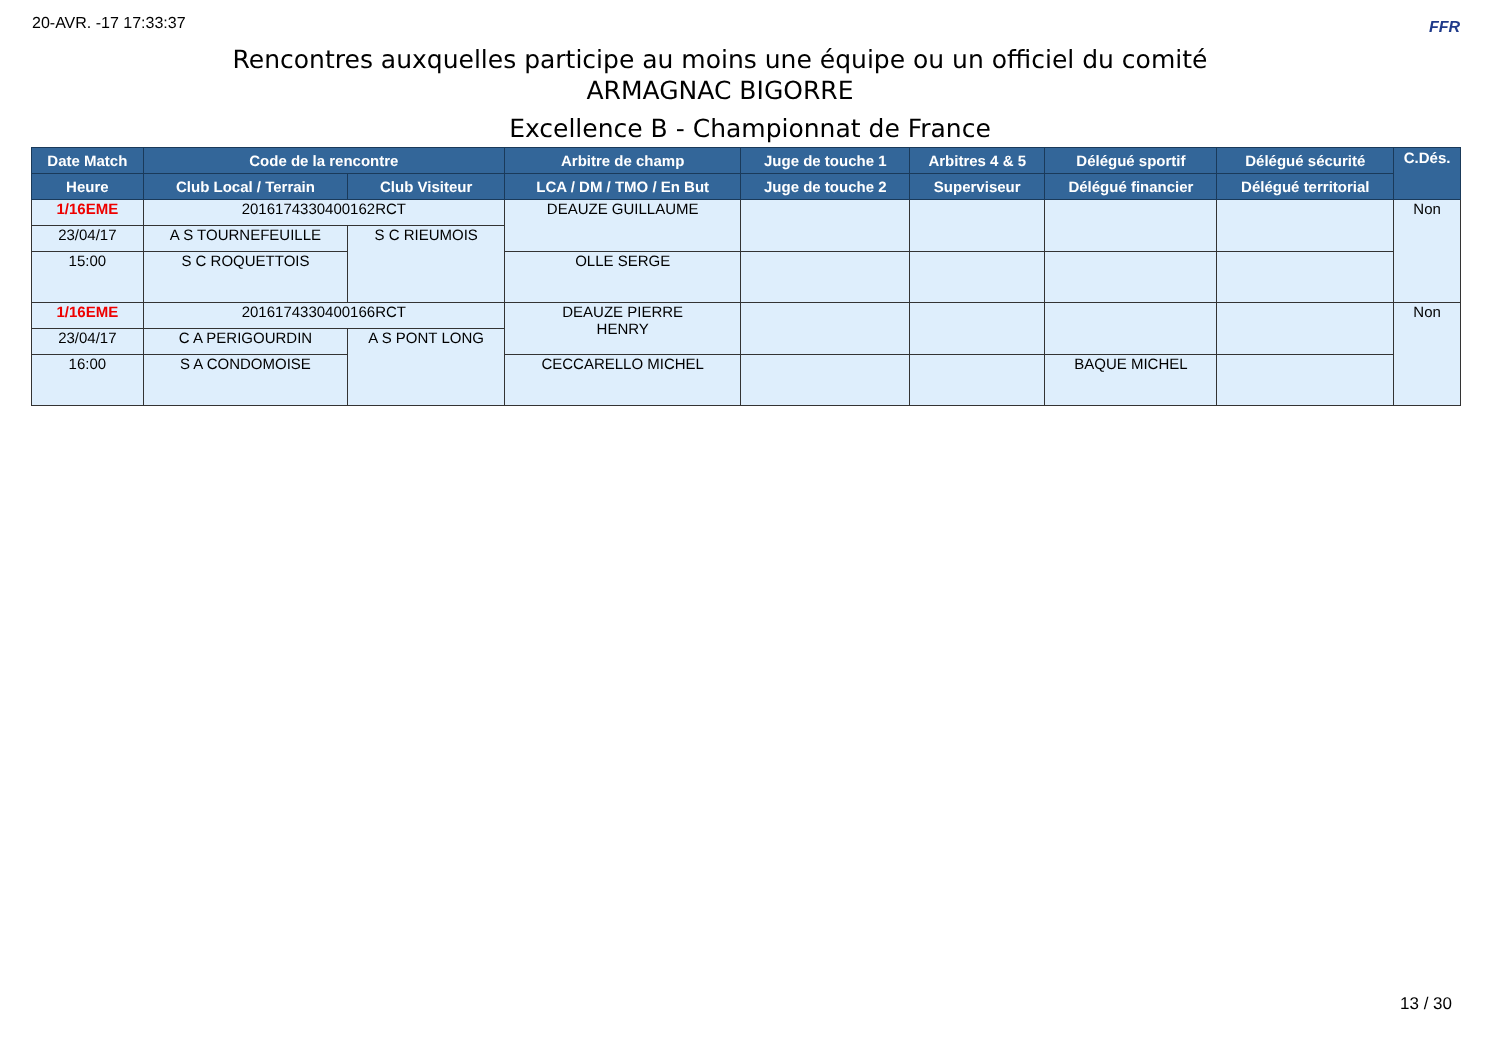20-AVR. -17 17:33:37 FFR
Rencontres auxquelles participe au moins une équipe ou un officiel du comité
ARMAGNAC BIGORRE
Excellence B - Championnat de France
| Date Match | Code de la rencontre | | Arbitre de champ | Juge de touche 1 | Arbitres 4 & 5 | Délégué sportif | Délégué sécurité | C.Dés. |
| --- | --- | --- | --- | --- | --- | --- | --- | --- |
| Heure | Club Local / Terrain | Club Visiteur | LCA / DM / TMO / En But | Juge de touche 2 | Superviseur | Délégué financier | Délégué territorial | |
| 1/16EME | 2016174330400162RCT | | DEAUZE GUILLAUME | | | | | Non |
| 23/04/17 | A S TOURNEFEUILLE | S C RIEUMOIS | | | | | | |
| 15:00 | S C ROQUETTOIS | | OLLE SERGE | | | | | |
| 1/16EME | 2016174330400166RCT | | DEAUZE PIERRE HENRY | | | | | Non |
| 23/04/17 | C A PERIGOURDIN | A S PONT LONG | | | | | | |
| 16:00 | S A CONDOMOISE | | CECCARELLO MICHEL | | | BAQUE MICHEL | | |
13 / 30